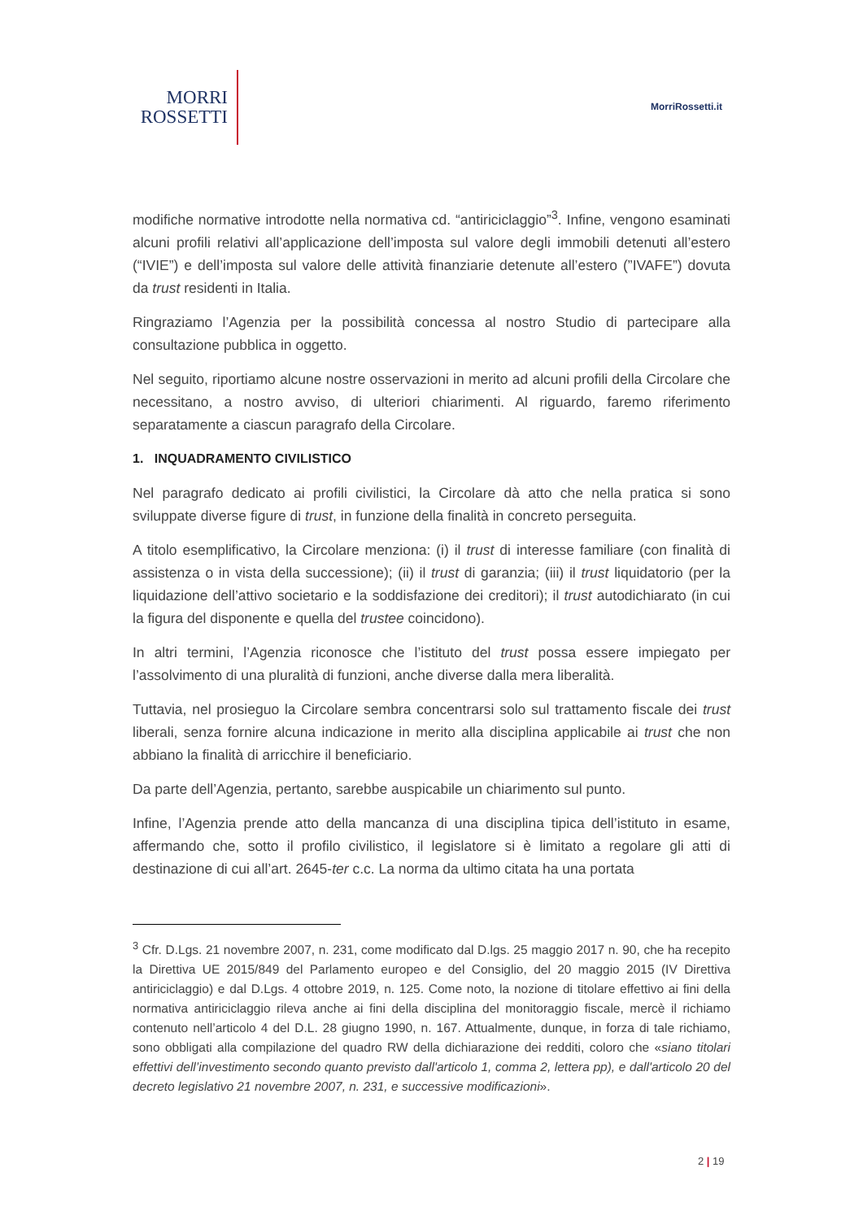MORRI
ROSSETTI
MorriRossetti.it
modifiche normative introdotte nella normativa cd. “antiriciclaggio”<sup>3</sup>. Infine, vengono esaminati alcuni profili relativi all’applicazione dell’imposta sul valore degli immobili detenuti all’estero (“IVIE”) e dell’imposta sul valore delle attività finanziarie detenute all’estero (”IVAFE”) dovuta da trust residenti in Italia.
Ringraziamo l’Agenzia per la possibilità concessa al nostro Studio di partecipare alla consultazione pubblica in oggetto.
Nel seguito, riportiamo alcune nostre osservazioni in merito ad alcuni profili della Circolare che necessitano, a nostro avviso, di ulteriori chiarimenti. Al riguardo, faremo riferimento separatamente a ciascun paragrafo della Circolare.
1. INQUADRAMENTO CIVILISTICO
Nel paragrafo dedicato ai profili civilistici, la Circolare dà atto che nella pratica si sono sviluppate diverse figure di trust, in funzione della finalità in concreto perseguita.
A titolo esemplificativo, la Circolare menziona: (i) il trust di interesse familiare (con finalità di assistenza o in vista della successione); (ii) il trust di garanzia; (iii) il trust liquidatorio (per la liquidazione dell’attivo societario e la soddisfazione dei creditori); il trust autodichiarato (in cui la figura del disponente e quella del trustee coincidono).
In altri termini, l’Agenzia riconosce che l’istituto del trust possa essere impiegato per l’assolvimento di una pluralità di funzioni, anche diverse dalla mera liberalità.
Tuttavia, nel prosieguo la Circolare sembra concentrarsi solo sul trattamento fiscale dei trust liberali, senza fornire alcuna indicazione in merito alla disciplina applicabile ai trust che non abbiano la finalità di arricchire il beneficiario.
Da parte dell’Agenzia, pertanto, sarebbe auspicabile un chiarimento sul punto.
Infine, l’Agenzia prende atto della mancanza di una disciplina tipica dell’istituto in esame, affermando che, sotto il profilo civilistico, il legislatore si è limitato a regolare gli atti di destinazione di cui all’art. 2645-ter c.c. La norma da ultimo citata ha una portata
<sup>3</sup> Cfr. D.Lgs. 21 novembre 2007, n. 231, come modificato dal D.lgs. 25 maggio 2017 n. 90, che ha recepito la Direttiva UE 2015/849 del Parlamento europeo e del Consiglio, del 20 maggio 2015 (IV Direttiva antiriciclaggio) e dal D.Lgs. 4 ottobre 2019, n. 125. Come noto, la nozione di titolare effettivo ai fini della normativa antiriciclaggio rileva anche ai fini della disciplina del monitoraggio fiscale, mercè il richiamo contenuto nell’articolo 4 del D.L. 28 giugno 1990, n. 167. Attualmente, dunque, in forza di tale richiamo, sono obbligati alla compilazione del quadro RW della dichiarazione dei redditi, coloro che «siano titolari effettivi dell’investimento secondo quanto previsto dall'articolo 1, comma 2, lettera pp), e dall'articolo 20 del decreto legislativo 21 novembre 2007, n. 231, e successive modificazioni».
2 | 19